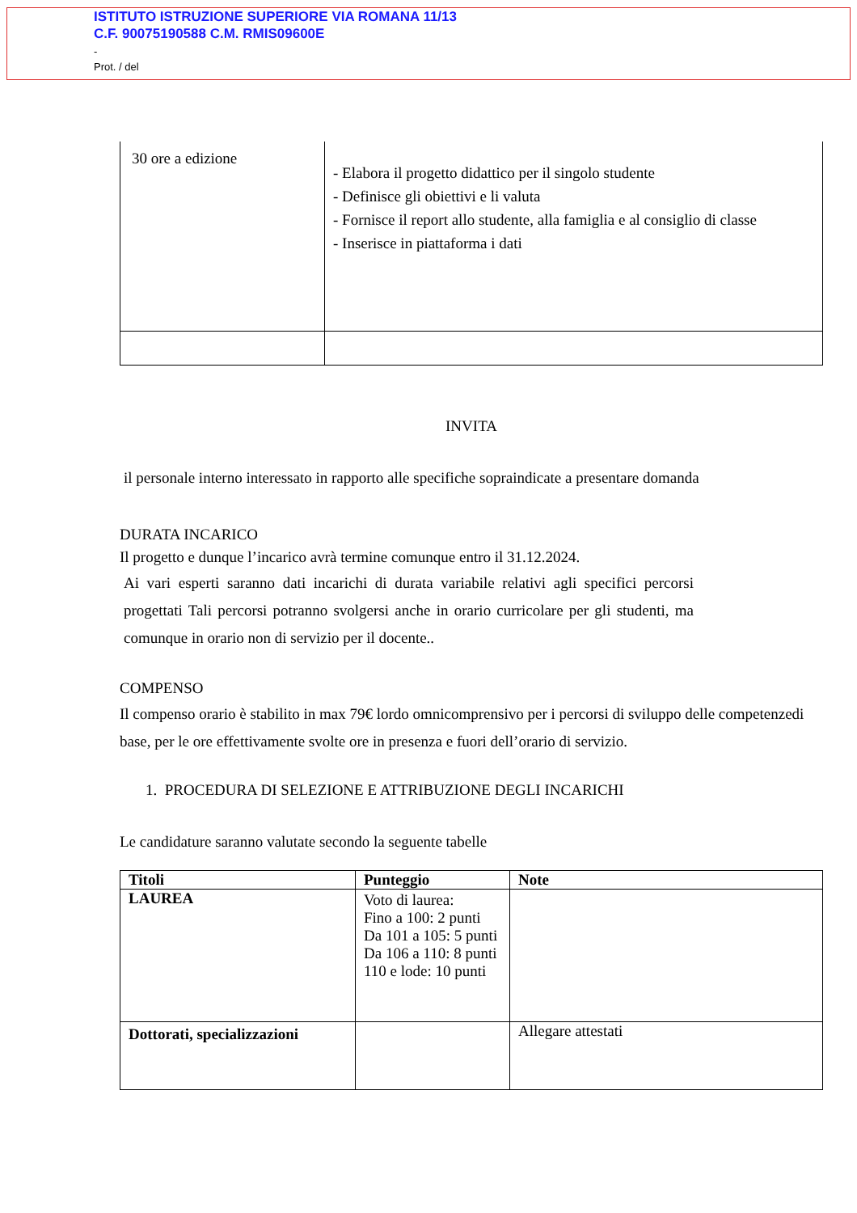ISTITUTO ISTRUZIONE SUPERIORE VIA ROMANA 11/13
C.F. 90075190588 C.M. RMIS09600E
-
Prot. / del
| 30 ore a edizione | - Elabora il progetto didattico per il singolo studente - Definisce gli obiettivi e li valuta - Fornisce il report allo studente, alla famiglia e al consiglio di classe - Inserisce in piattaforma i dati |
INVITA
il personale interno interessato in rapporto alle specifiche sopraindicate a presentare domanda
DURATA INCARICO
Il progetto e dunque l’incarico avrà termine comunque entro il 31.12.2024.
Ai vari esperti saranno dati incarichi di durata variabile relativi agli specifici percorsi progettati Tali percorsi potranno svolgersi anche in orario curricolare per gli studenti, ma comunque in orario non di servizio per il docente..
COMPENSO
Il compenso orario è stabilito in max 79€ lordo omnicomprensivo per i percorsi di sviluppo delle competenzedi base, per le ore effettivamente svolte ore in presenza e fuori dell’orario di servizio.
1. PROCEDURA DI SELEZIONE E ATTRIBUZIONE DEGLI INCARICHI
Le candidature saranno valutate secondo la seguente tabelle
| Titoli | Punteggio | Note |
| --- | --- | --- |
| LAUREA | Voto di laurea: Fino a 100: 2 punti Da 101 a 105: 5 punti Da 106 a 110: 8 punti 110 e lode: 10 punti | |
| Dottorati, specializzazioni | | Allegare attestati |